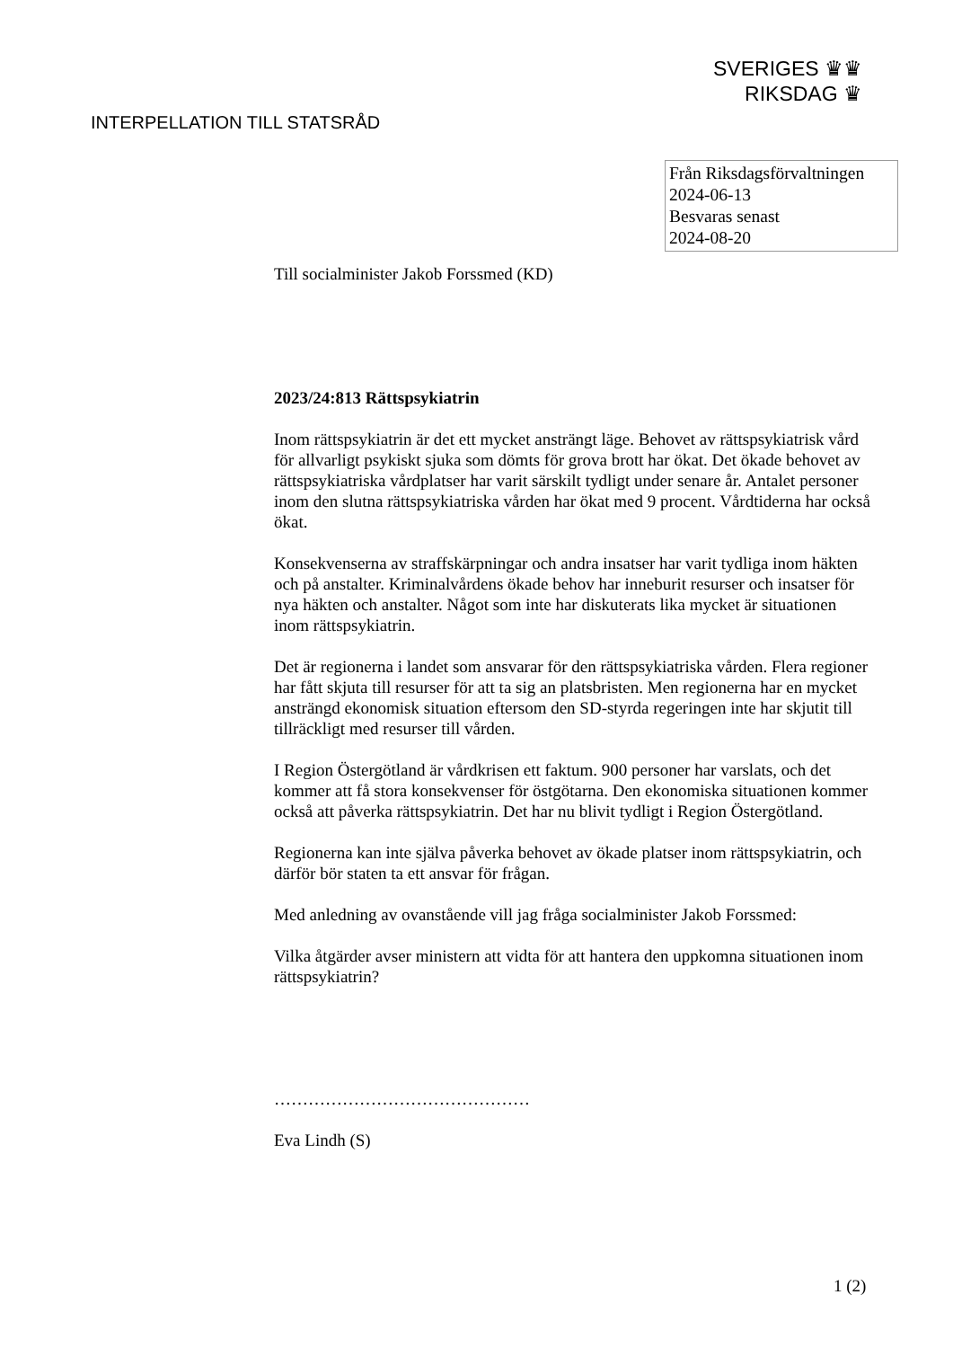SVERIGES ♛♛
RIKSDAG ♛
INTERPELLATION TILL STATSRÅD
Från Riksdagsförvaltningen
2024-06-13
Besvaras senast
2024-08-20
Till socialminister Jakob Forssmed (KD)
2023/24:813 Rättspsykiatrin
Inom rättspsykiatrin är det ett mycket ansträngt läge. Behovet av rättspsykiatrisk vård för allvarligt psykiskt sjuka som dömts för grova brott har ökat. Det ökade behovet av rättspsykiatriska vårdplatser har varit särskilt tydligt under senare år. Antalet personer inom den slutna rättspsykiatriska vården har ökat med 9 procent. Vårdtiderna har också ökat.
Konsekvenserna av straffskärpningar och andra insatser har varit tydliga inom häkten och på anstalter. Kriminalvårdens ökade behov har inneburit resurser och insatser för nya häkten och anstalter. Något som inte har diskuterats lika mycket är situationen inom rättspsykiatrin.
Det är regionerna i landet som ansvarar för den rättspsykiatriska vården. Flera regioner har fått skjuta till resurser för att ta sig an platsbristen. Men regionerna har en mycket ansträngd ekonomisk situation eftersom den SD-styrda regeringen inte har skjutit till tillräckligt med resurser till vården.
I Region Östergötland är vårdkrisen ett faktum. 900 personer har varslats, och det kommer att få stora konsekvenser för östgötarna. Den ekonomiska situationen kommer också att påverka rättspsykiatrin. Det har nu blivit tydligt i Region Östergötland.
Regionerna kan inte själva påverka behovet av ökade platser inom rättspsykiatrin, och därför bör staten ta ett ansvar för frågan.
Med anledning av ovanstående vill jag fråga socialminister Jakob Forssmed:
Vilka åtgärder avser ministern att vidta för att hantera den uppkomna situationen inom rättspsykiatrin?
………………………………………
Eva Lindh (S)
1 (2)